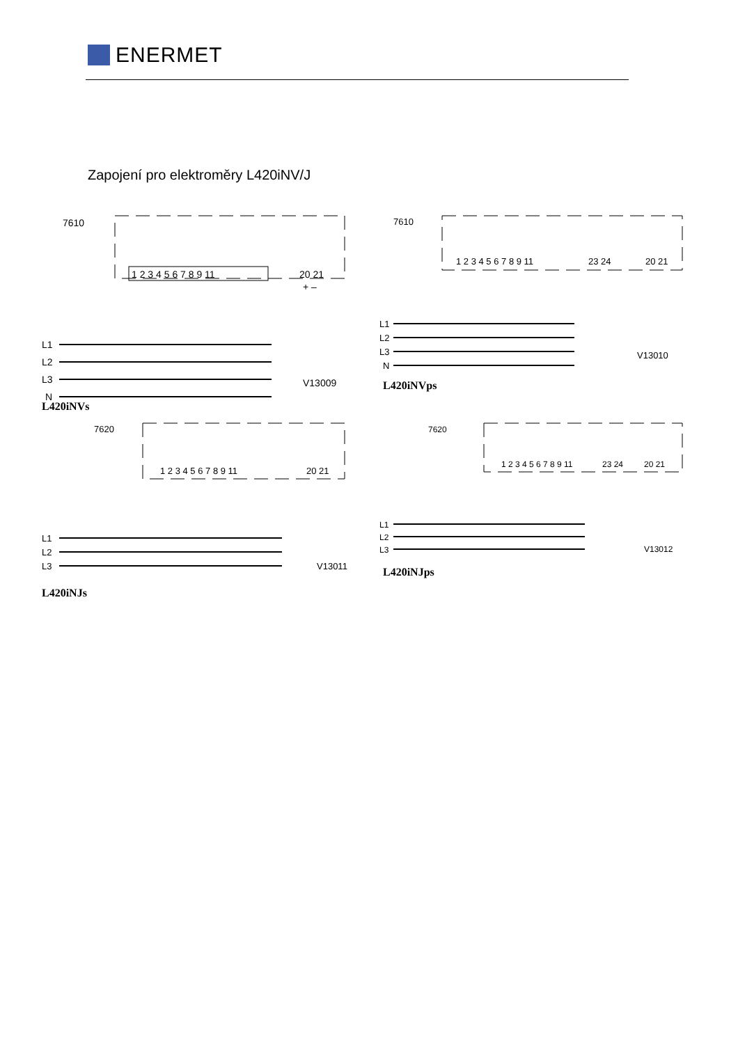ENERMET
Zapojení pro elektroměry L420iNV/J
7610
1 2 3 4 5 6 7 8 9 11
20 21
+ –
L1
L2
L3
N
V13009
L420iNVs
7610
1 2 3 4 5 6 7 8 9 11
23 24
20 21
L1
L2
L3
N
V13010
L420iNVps
7620
1 2 3 4 5 6 7 8 9 11
20 21
L1
L2
L3
V13011
L420iNJs
7620
1 2 3 4 5 6 7 8 9 11
23 24
20 21
L1
L2
L3
V13012
L420iNJps